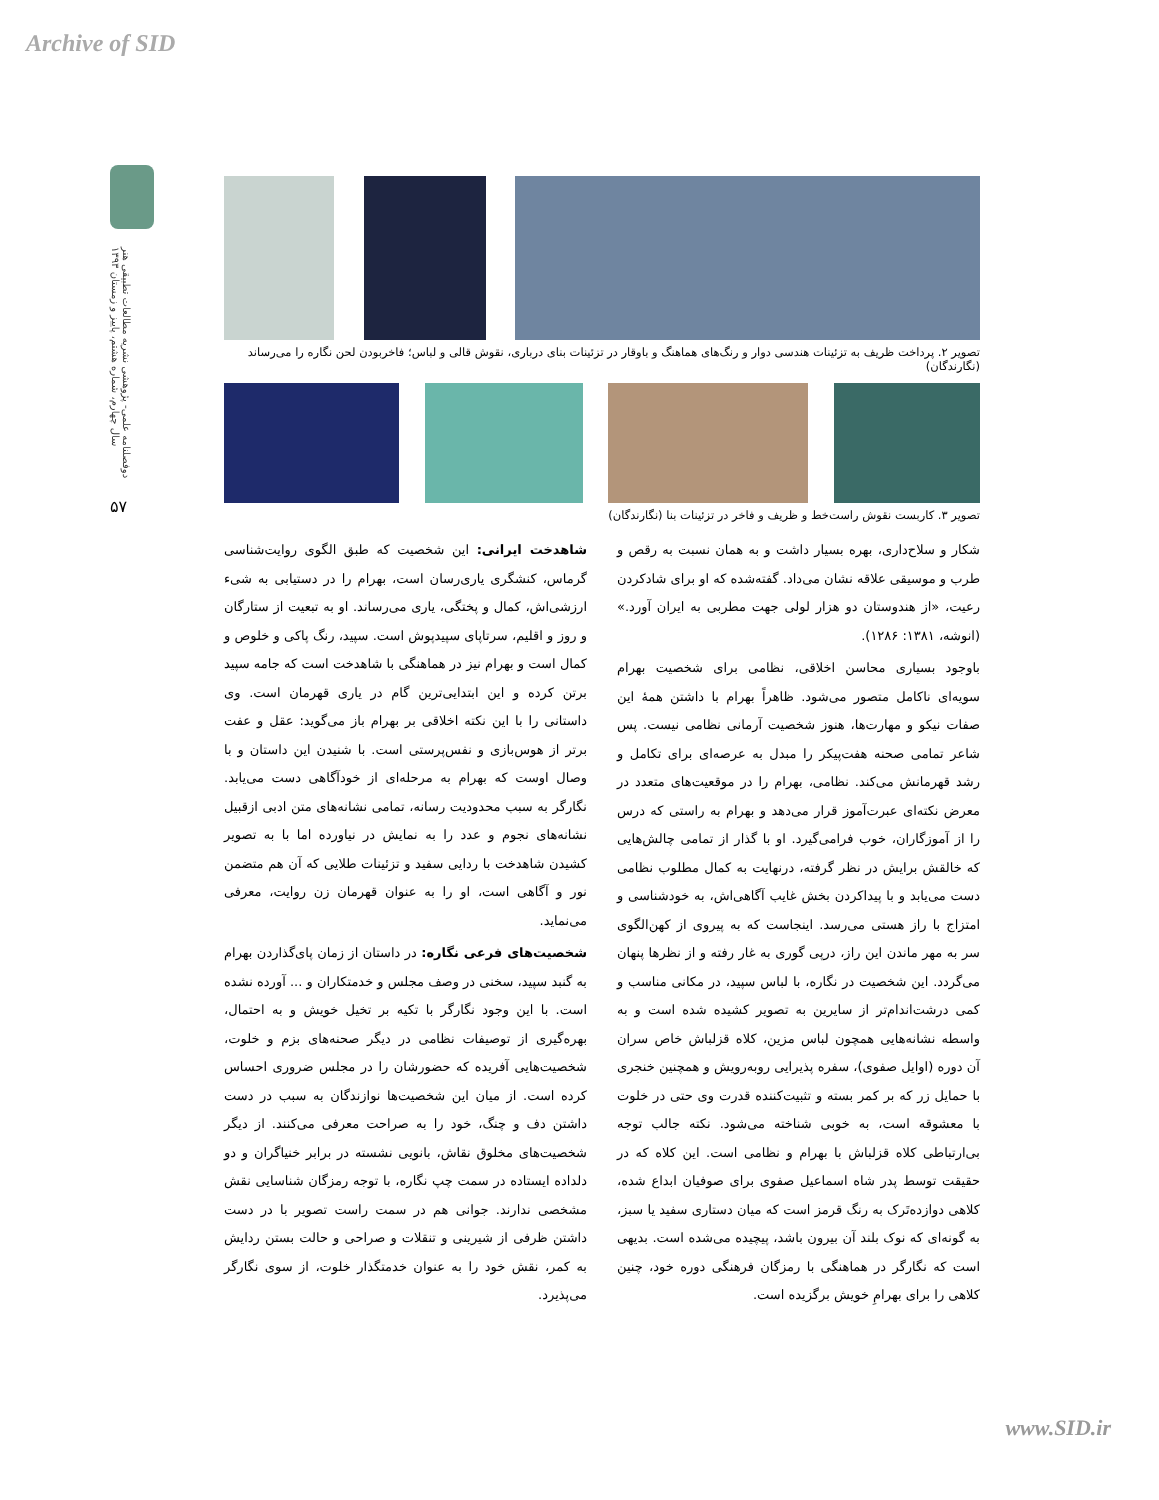Archive of SID
دوفصلنامه علمی- پژوهشی نشریه مطالعات تطبیقی هنر سال چهارم، شماره هشتم، پاییز و زمستان ۱۳۹۳
۵۷
تصویر ۲. پرداخت ظریف به تزئینات هندسی دوار و رنگ‌های هماهنگ و باوقار در تزئینات بنای درباری، نقوش قالی و لباس؛ فاخربودن لحن نگاره را می‌رساند (نگارندگان)
تصویر ۳. کاربست نقوش راست‌خط و ظریف و فاخر در تزئینات بنا (نگارندگان)
شکار و سلاح‌داری، بهره بسیار داشت و به همان نسبت به رقص و طرب و موسیقی علاقه نشان می‌داد. گفته‌شده که او برای شادکردن رعیت، «از هندوستان دو هزار لولی جهت مطربی به ایران آورد.» (انوشه، ۱۳۸۱: ۱۲۸۶).
باوجود بسیاری محاسن اخلاقی، نظامی برای شخصیت بهرام سویه‌ای ناکامل متصور می‌شود. ظاهراً بهرام با داشتن همهٔ این صفات نیکو و مهارت‌ها، هنوز شخصیت آرمانی نظامی نیست. پس شاعر تمامی صحنه هفت‌پیکر را مبدل به عرصه‌ای برای تکامل و رشد قهرمانش می‌کند. نظامی، بهرام را در موقعیت‌های متعدد در معرض نکته‌ای عبرت‌آموز قرار می‌دهد و بهرام به راستی که درس را از آموزگاران، خوب فرامی‌گیرد. او با گذار از تمامی چالش‌هایی که خالقش برایش در نظر گرفته، درنهایت به کمال مطلوب نظامی دست می‌یابد و با پیداکردن بخش غایب آگاهی‌اش، به خودشناسی و امتزاج با راز هستی می‌رسد. اینجاست که به پیروی از کهن‌الگوی سر به مهر ماندن این راز، درپی گوری به غار رفته و از نظرها پنهان می‌گردد. این شخصیت در نگاره، با لباس سپید، در مکانی مناسب و کمی درشت‌اندام‌تر از سایرین به تصویر کشیده شده است و به واسطه نشانه‌هایی همچون لباس مزین، کلاه قزلباش خاص سران آن دوره (اوایل صفوی)، سفره پذیرایی روبه‌رویش و همچنین خنجری با حمایل زر که بر کمر بسته و تثبیت‌کننده قدرت وی حتی در خلوت با معشوقه است، به خوبی شناخته می‌شود. نکته جالب توجه بی‌ارتباطی کلاه قزلباش با بهرام و نظامی است. این کلاه که در حقیقت توسط پدر شاه اسماعیل صفوی برای صوفیان ابداع شده، کلاهی دوازده‌تَرک به رنگ قرمز است که میان دستاری سفید یا سبز، به گونه‌ای که نوک بلند آن بیرون باشد، پیچیده می‌شده است. بدیهی است که نگارگر در هماهنگی با رمزگان فرهنگی دوره خود، چنین کلاهی را برای بهرامِ خویش برگزیده است.
شاهدخت ایرانی: این شخصیت که طبق الگوی روایت‌شناسی گرماس، کنشگری یاری‌رسان است، بهرام را در دستیابی به شیء ارزشی‌اش، کمال و پختگی، یاری می‌رساند. او به تبعیت از ستارگان و روز و اقلیم، سرتاپای سپیدپوش است. سپید، رنگ پاکی و خلوص و کمال است و بهرام نیز در هماهنگی با شاهدخت است که جامه سپید برتن کرده و این ابتدایی‌ترین گام در یاری قهرمان است. وی داستانی را با این نکته اخلاقی بر بهرام باز می‌گوید: عقل و عفت برتر از هوس‌بازی و نفس‌پرستی است. با شنیدن این داستان و با وصال اوست که بهرام به مرحله‌ای از خودآگاهی دست می‌یابد. نگارگر به سبب محدودیت رسانه، تمامی نشانه‌های متن ادبی ازقبیل نشانه‌های نجوم و عدد را به نمایش در نیاورده اما با به تصویر کشیدن شاهدخت با ردایی سفید و تزئینات طلایی که آن هم متضمن نور و آگاهی است، او را به عنوان قهرمان زن روایت، معرفی می‌نماید.
شخصیت‌های فرعی نگاره: در داستان از زمان پای‌گذاردن بهرام به گنبد سپید، سخنی در وصف مجلس و خدمتکاران و ... آورده نشده است. با این وجود نگارگر با تکیه بر تخیل خویش و به احتمال، بهره‌گیری از توصیفات نظامی در دیگر صحنه‌های بزم و خلوت، شخصیت‌هایی آفریده که حضورشان را در مجلس ضروری احساس کرده است. از میان این شخصیت‌ها نوازندگان به سبب در دست داشتن دف و چنگ، خود را به صراحت معرفی می‌کنند. از دیگر شخصیت‌های مخلوق نقاش، بانویی نشسته در برابر خنیاگران و دو دلداده ایستاده در سمت چپ نگاره، با توجه رمزگان شناسایی نقش مشخصی ندارند. جوانی هم در سمت راست تصویر با در دست داشتن ظرفی از شیرینی و تنقلات و صراحی و حالت بستن ردایش به کمر، نقش خود را به عنوان خدمتگذار خلوت، از سوی نگارگر می‌پذیرد.
www.SID.ir